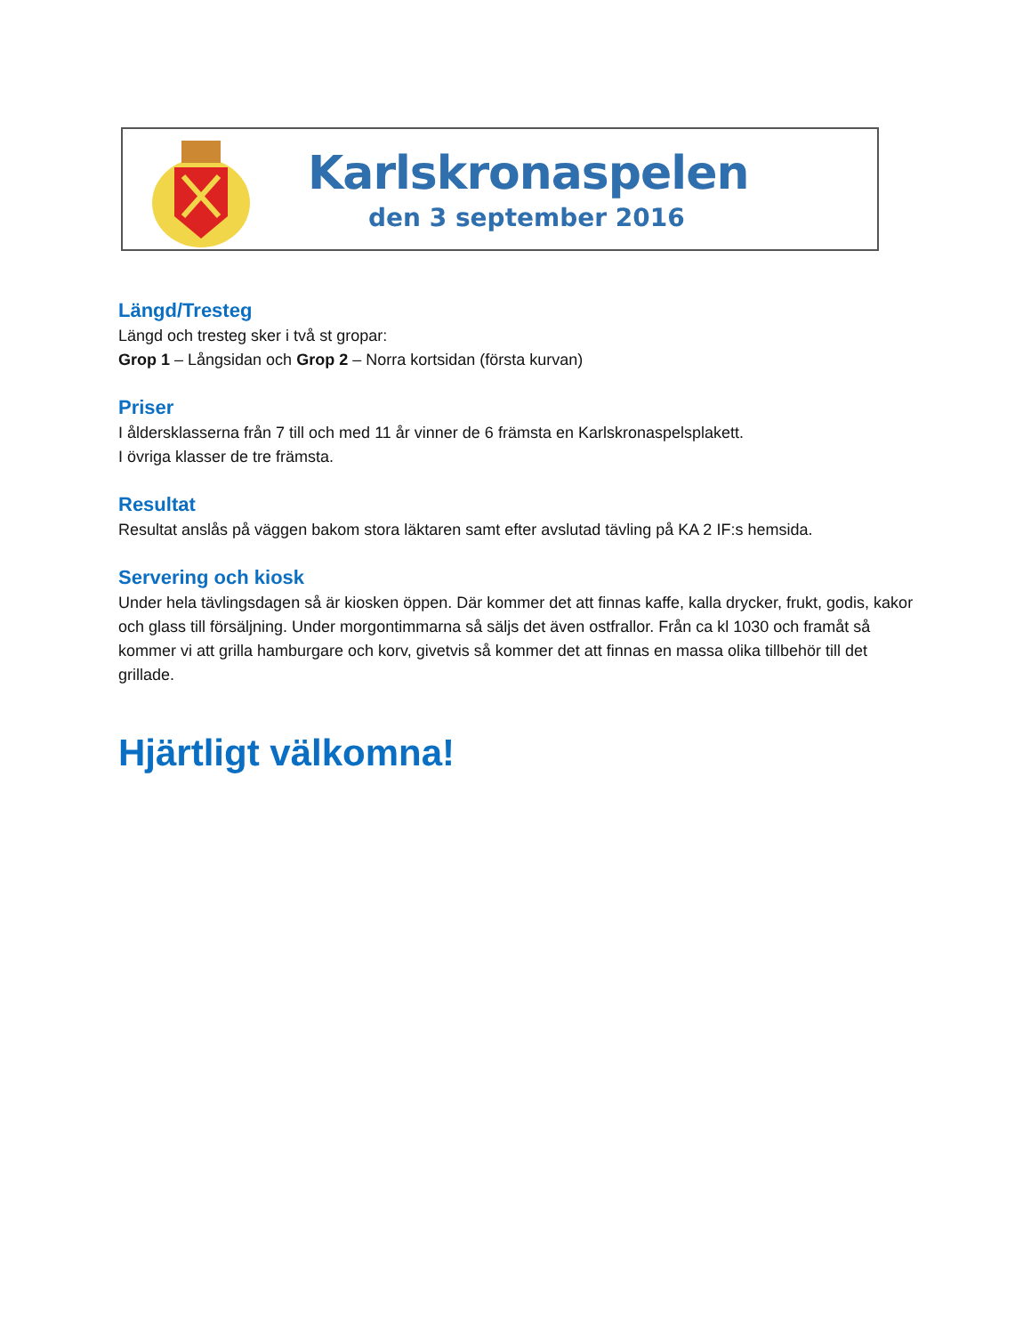Karlskronaspelen
den 3 september 2016
Längd/Tresteg
Längd och tresteg sker i två st gropar:
Grop 1 – Långsidan och Grop 2 – Norra kortsidan (första kurvan)
Priser
I åldersklasserna från 7 till och med 11 år vinner de 6 främsta en Karlskronaspelsplakett.
I övriga klasser de tre främsta.
Resultat
Resultat anslås på väggen bakom stora läktaren samt efter avslutad tävling på KA 2 IF:s hemsida.
Servering och kiosk
Under hela tävlingsdagen så är kiosken öppen. Där kommer det att finnas kaffe, kalla drycker, frukt, godis, kakor och glass till försäljning. Under morgontimmarna så säljs det även ostfrallor. Från ca kl 1030 och framåt så kommer vi att grilla hamburgare och korv, givetvis så kommer det att finnas en massa olika tillbehör till det grillade.
Hjärtligt välkomna!